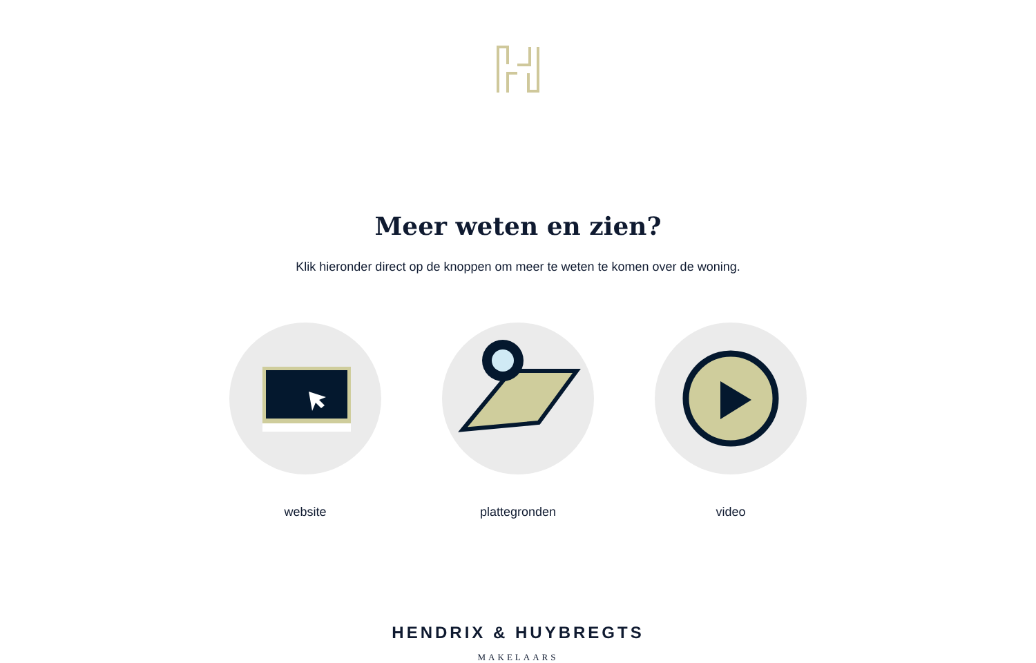Meer weten en zien?
Klik hieronder direct op de knoppen om meer te weten te komen over de woning.
website plattegronden video
HENDRIX & HUYBREGTS
MAKELAARS